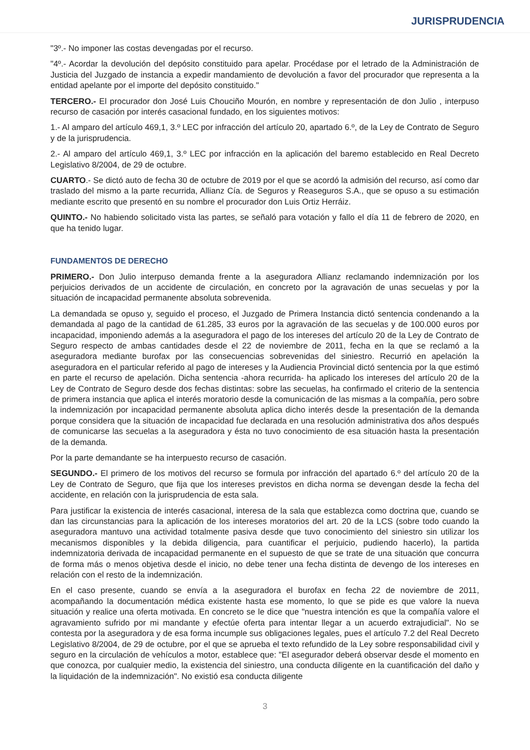JURISPRUDENCIA
"3º.- No imponer las costas devengadas por el recurso.
"4º.- Acordar la devolución del depósito constituido para apelar. Procédase por el letrado de la Administración de Justicia del Juzgado de instancia a expedir mandamiento de devolución a favor del procurador que representa a la entidad apelante por el importe del depósito constituido."
TERCERO.- El procurador don José Luis Chouciño Mourón, en nombre y representación de don Julio , interpuso recurso de casación por interés casacional fundado, en los siguientes motivos:
1.- Al amparo del artículo 469,1, 3.º LEC por infracción del artículo 20, apartado 6.º, de la Ley de Contrato de Seguro y de la jurisprudencia.
2.- Al amparo del artículo 469,1, 3.º LEC por infracción en la aplicación del baremo establecido en Real Decreto Legislativo 8/2004, de 29 de octubre.
CUARTO.- Se dictó auto de fecha 30 de octubre de 2019 por el que se acordó la admisión del recurso, así como dar traslado del mismo a la parte recurrida, Allianz Cía. de Seguros y Reaseguros S.A., que se opuso a su estimación mediante escrito que presentó en su nombre el procurador don Luis Ortiz Herráiz.
QUINTO.- No habiendo solicitado vista las partes, se señaló para votación y fallo el día 11 de febrero de 2020, en que ha tenido lugar.
FUNDAMENTOS DE DERECHO
PRIMERO.- Don Julio interpuso demanda frente a la aseguradora Allianz reclamando indemnización por los perjuicios derivados de un accidente de circulación, en concreto por la agravación de unas secuelas y por la situación de incapacidad permanente absoluta sobrevenida.
La demandada se opuso y, seguido el proceso, el Juzgado de Primera Instancia dictó sentencia condenando a la demandada al pago de la cantidad de 61.285, 33 euros por la agravación de las secuelas y de 100.000 euros por incapacidad, imponiendo además a la aseguradora el pago de los intereses del artículo 20 de la Ley de Contrato de Seguro respecto de ambas cantidades desde el 22 de noviembre de 2011, fecha en la que se reclamó a la aseguradora mediante burofax por las consecuencias sobrevenidas del siniestro. Recurrió en apelación la aseguradora en el particular referido al pago de intereses y la Audiencia Provincial dictó sentencia por la que estimó en parte el recurso de apelación. Dicha sentencia -ahora recurrida- ha aplicado los intereses del artículo 20 de la Ley de Contrato de Seguro desde dos fechas distintas: sobre las secuelas, ha confirmado el criterio de la sentencia de primera instancia que aplica el interés moratorio desde la comunicación de las mismas a la compañía, pero sobre la indemnización por incapacidad permanente absoluta aplica dicho interés desde la presentación de la demanda porque considera que la situación de incapacidad fue declarada en una resolución administrativa dos años después de comunicarse las secuelas a la aseguradora y ésta no tuvo conocimiento de esa situación hasta la presentación de la demanda.
Por la parte demandante se ha interpuesto recurso de casación.
SEGUNDO.- El primero de los motivos del recurso se formula por infracción del apartado 6.º del artículo 20 de la Ley de Contrato de Seguro, que fija que los intereses previstos en dicha norma se devengan desde la fecha del accidente, en relación con la jurisprudencia de esta sala.
Para justificar la existencia de interés casacional, interesa de la sala que establezca como doctrina que, cuando se dan las circunstancias para la aplicación de los intereses moratorios del art. 20 de la LCS (sobre todo cuando la aseguradora mantuvo una actividad totalmente pasiva desde que tuvo conocimiento del siniestro sin utilizar los mecanismos disponibles y la debida diligencia, para cuantificar el perjuicio, pudiendo hacerlo), la partida indemnizatoria derivada de incapacidad permanente en el supuesto de que se trate de una situación que concurra de forma más o menos objetiva desde el inicio, no debe tener una fecha distinta de devengo de los intereses en relación con el resto de la indemnización.
En el caso presente, cuando se envía a la aseguradora el burofax en fecha 22 de noviembre de 2011, acompañando la documentación médica existente hasta ese momento, lo que se pide es que valore la nueva situación y realice una oferta motivada. En concreto se le dice que "nuestra intención es que la compañía valore el agravamiento sufrido por mi mandante y efectúe oferta para intentar llegar a un acuerdo extrajudicial". No se contesta por la aseguradora y de esa forma incumple sus obligaciones legales, pues el artículo 7.2 del Real Decreto Legislativo 8/2004, de 29 de octubre, por el que se aprueba el texto refundido de la Ley sobre responsabilidad civil y seguro en la circulación de vehículos a motor, establece que: "El asegurador deberá observar desde el momento en que conozca, por cualquier medio, la existencia del siniestro, una conducta diligente en la cuantificación del daño y la liquidación de la indemnización". No existió esa conducta diligente
3